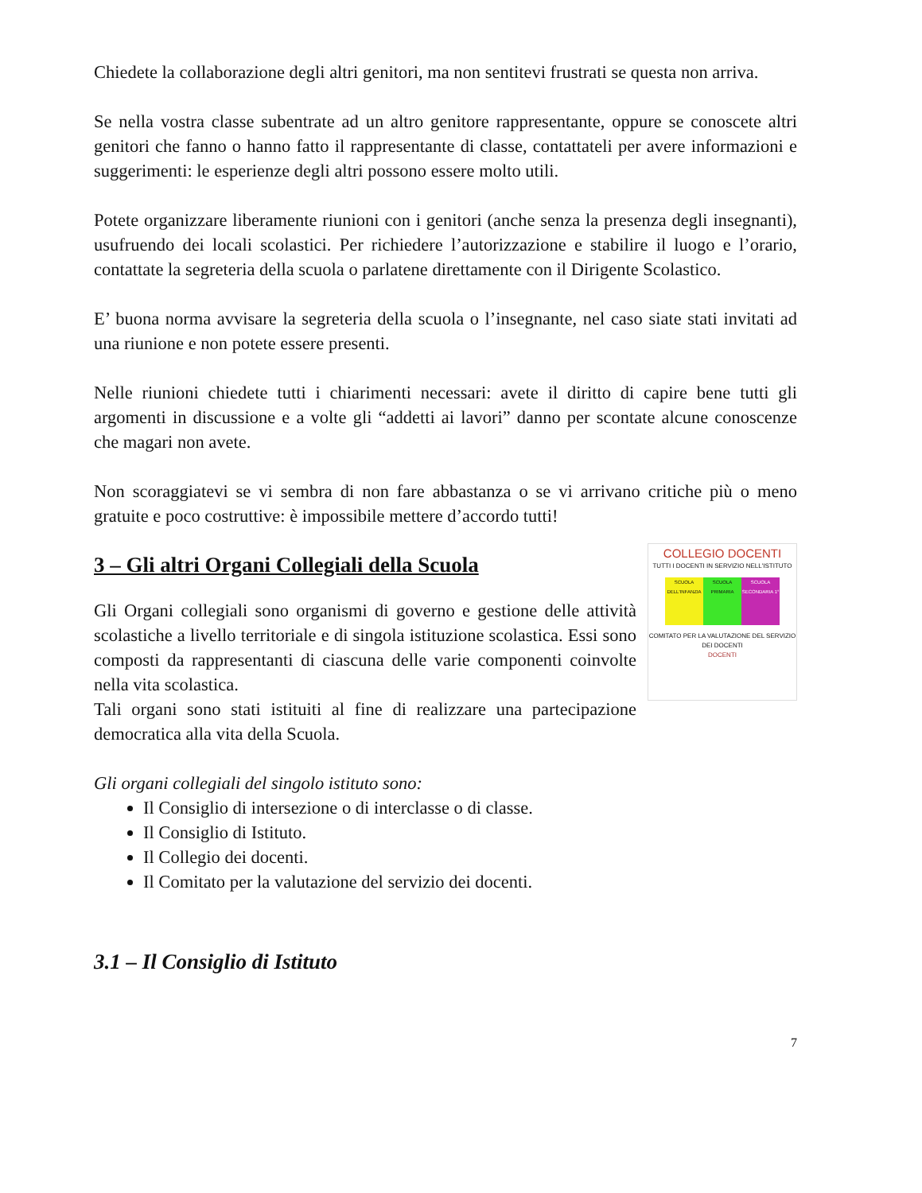Chiedete la collaborazione degli altri genitori, ma non sentitevi frustrati se questa non arriva.
Se nella vostra classe subentrate ad un altro genitore rappresentante, oppure se conoscete altri genitori che fanno o hanno fatto il rappresentante di classe, contattateli per avere informazioni e suggerimenti: le esperienze degli altri possono essere molto utili.
Potete organizzare liberamente riunioni con i genitori (anche senza la presenza degli insegnanti), usufruendo dei locali scolastici. Per richiedere l’autorizzazione e stabilire il luogo e l’orario, contattate la segreteria della scuola o parlatene direttamente con il Dirigente Scolastico.
E’ buona norma avvisare la segreteria della scuola o l’insegnante, nel caso siate stati invitati ad una riunione e non potete essere presenti.
Nelle riunioni chiedete tutti i chiarimenti necessari: avete il diritto di capire bene tutti gli argomenti in discussione e a volte gli “addetti ai lavori” danno per scontate alcune conoscenze che magari non avete.
Non scoraggiatevi se vi sembra di non fare abbastanza o se vi arrivano critiche più o meno gratuite e poco costruttive: è impossibile mettere d’accordo tutti!
COLLEGIO DOCENTI
TUTTI I DOCENTI IN SERVIZIO NELL'ISTITUTO
SCUOLA DELL'INFANZIA
SCUOLA PRIMARIA
SCUOLA SECONDARIA 1°
COMITATO PER LA VALUTAZIONE DEL SERVIZIO DEI DOCENTI
DOCENTI
3 – Gli altri Organi Collegiali della Scuola
Gli Organi collegiali sono organismi di governo e gestione delle attività scolastiche a livello territoriale e di singola istituzione scolastica. Essi sono composti da rappresentanti di ciascuna delle varie componenti coinvolte nella vita scolastica.
Tali organi sono stati istituiti al fine di realizzare una partecipazione democratica alla vita della Scuola.
Gli organi collegiali del singolo istituto sono:
Il Consiglio di intersezione o di interclasse o di classe.
Il Consiglio di Istituto.
Il Collegio dei docenti.
Il Comitato per la valutazione del servizio dei docenti.
3.1 – Il Consiglio di Istituto
7